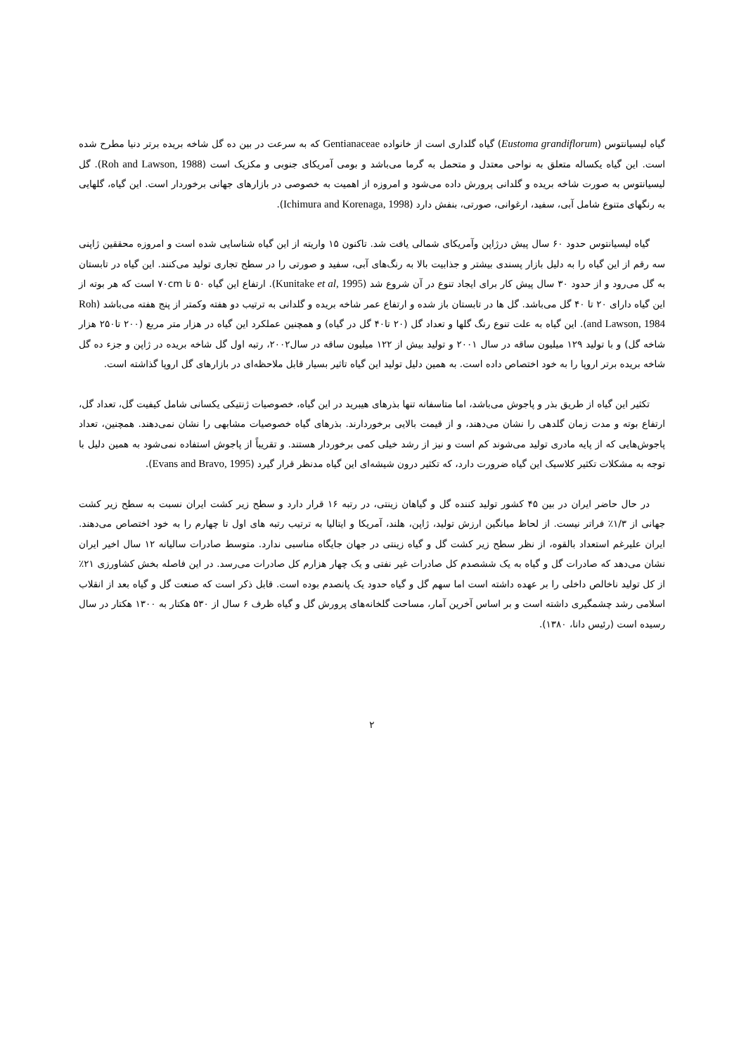گیاه لیسیانتوس (Eustoma grandiflorum) گیاه گلداری است از خانواده Gentianaceae که به سرعت در بین ده گل شاخه بریده برتر دنیا مطرح شده است. این گیاه یکساله متعلق به نواحی معتدل و متحمل به گرما می‌باشد و بومی آمریکای جنوبی و مکزیک است (Roh and Lawson, 1988). گل لیسیانتوس به صورت شاخه بریده و گلدانی پرورش داده می‌شود و امروزه از اهمیت به خصوصی در بازارهای جهانی برخوردار است. این گیاه، گلهایی به رنگهای متنوع شامل آبی، سفید، ارغوانی، صورتی، بنفش دارد (Ichimura and Korenaga, 1998).
گیاه لیسیانتوس حدود ۶۰ سال پیش درژاپن وآمریکای شمالی یافت شد. تاکنون ۱۵ واریته از این گیاه شناسایی شده است و امروزه محققین ژاپنی سه رقم از این گیاه را به دلیل بازار پسندی بیشتر و جذابیت بالا به رنگ‌های آبی، سفید و صورتی را در سطح تجاری تولید می‌کنند. این گیاه در تابستان به گل می‌رود و از حدود ۳۰ سال پیش کار برای ایجاد تنوع در آن شروع شد (Kunitake et al, 1995). ارتفاع این گیاه ۵۰ تا ۷۰cm است که هر بوته از این گیاه دارای ۲۰ تا ۴۰ گل می‌باشد. گل ها در تابستان باز شده و ارتفاع عمر شاخه بریده و گلدانی به ترتیب دو هفته وکمتر از پنج هفته می‌باشد (Roh and Lawson, 1984). این گیاه به علت تنوع رنگ گلها و تعداد گل (۲۰ تا۴۰ گل در گیاه) و همچنین عملکرد این گیاه در هزار متر مربع (۲۰۰ تا۲۵۰ هزار شاخه گل) و با تولید ۱۲۹ میلیون ساقه در سال ۲۰۰۱ و تولید بیش از ۱۲۲ میلیون ساقه در سال۲۰۰۲، رتبه اول گل شاخه بریده در ژاپن و جزء ده گل شاخه بریده برتر اروپا را به خود اختصاص داده است. به همین دلیل تولید این گیاه تاثیر بسیار قابل ملاحظه‌ای در بازارهای گل اروپا گذاشته است.
تکثیر این گیاه از طریق بذر و پاجوش می‌باشد، اما متاسفانه تنها بذرهای هیبرید در این گیاه، خصوصیات ژنتیکی یکسانی شامل کیفیت گل، تعداد گل، ارتفاع بوته و مدت زمان گلدهی را نشان می‌دهند، و از قیمت بالایی برخوردارند. بذرهای گیاه خصوصیات مشابهی را نشان نمی‌دهند. همچنین، تعداد پاجوش‌هایی که از پایه مادری تولید می‌شوند کم است و نیز از رشد خیلی کمی برخوردار هستند. و تقریباً از پاجوش استفاده نمی‌شود به همین دلیل با توجه به مشکلات تکثیر کلاسیک این گیاه ضرورت دارد، که تکثیر درون شیشه‌ای این گیاه مدنظر قرار گیرد (Evans and Bravo, 1995).
در حال حاضر ایران در بین ۴۵ کشور تولید کننده گل و گیاهان زینتی، در رتبه ۱۶ قرار دارد و سطح زیر کشت ایران نسبت به سطح زیر کشت جهانی از ۱/۳٪ فراتر نیست. از لحاظ میانگین ارزش تولید، ژاپن، هلند، آمریکا و ایتالیا به ترتیب رتبه های اول تا چهارم را به خود اختصاص می‌دهند. ایران علیرغم استعداد بالقوه، از نظر سطح زیر کشت گل و گیاه زینتی در جهان جایگاه مناسبی ندارد. متوسط صادرات سالیانه ۱۲ سال اخیر ایران نشان می‌دهد که صادرات گل و گیاه به یک ششصدم کل صادرات غیر نفتی و یک چهار هزارم کل صادرات می‌رسد. در این فاصله بخش کشاورزی ۲۱٪ از کل تولید ناخالص داخلی را بر عهده داشته است اما سهم گل و گیاه حدود یک پانصدم بوده است. قابل ذکر است که صنعت گل و گیاه بعد از انقلاب اسلامی رشد چشمگیری داشته است و بر اساس آخرین آمار، مساحت گلخانه‌های پرورش گل و گیاه ظرف ۶ سال از ۵۳۰ هکتار به ۱۳۰۰ هکتار در سال رسیده است (رئیس دانا، ۱۳۸۰).
۲